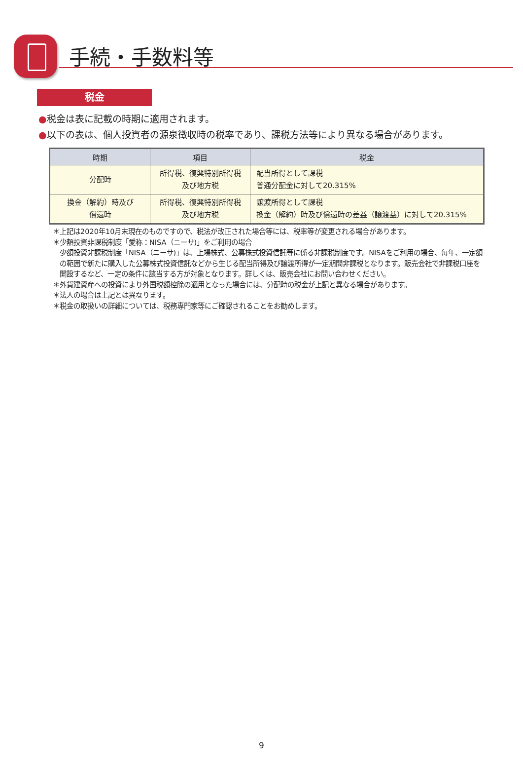手続・手数料等
税金
●税金は表に記載の時期に適用されます。
●以下の表は、個人投資者の源泉徴収時の税率であり、課税方法等により異なる場合があります。
| 時期 | 項目 | 税金 |
| --- | --- | --- |
| 分配時 | 所得税、復興特別所得税 及び地方税 | 配当所得として課税 普通分配金に対して20.315% |
| 換金（解約）時及び 償還時 | 所得税、復興特別所得税 及び地方税 | 譲渡所得として課税 換金（解約）時及び償還時の差益（譲渡益）に対して20.315% |
＊上記は2020年10月末現在のものですので、税法が改正された場合等には、税率等が変更される場合があります。
＊少額投資非課税制度「愛称：NISA（ニーサ)」をご利用の場合
少額投資非課税制度「NISA（ニーサ)」は、上場株式、公募株式投資信託等に係る非課税制度です。NISAをご利用の場合、毎年、一定額の範囲で新たに購入した公募株式投資信託などから生じる配当所得及び譲渡所得が一定期間非課税となります。販売会社で非課税口座を開設するなど、一定の条件に該当する方が対象となります。詳しくは、販売会社にお問い合わせください。
＊外貨建資産への投資により外国税額控除の適用となった場合には、分配時の税金が上記と異なる場合があります。
＊法人の場合は上記とは異なります。
＊税金の取扱いの詳細については、税務専門家等にご確認されることをお勧めします。
9